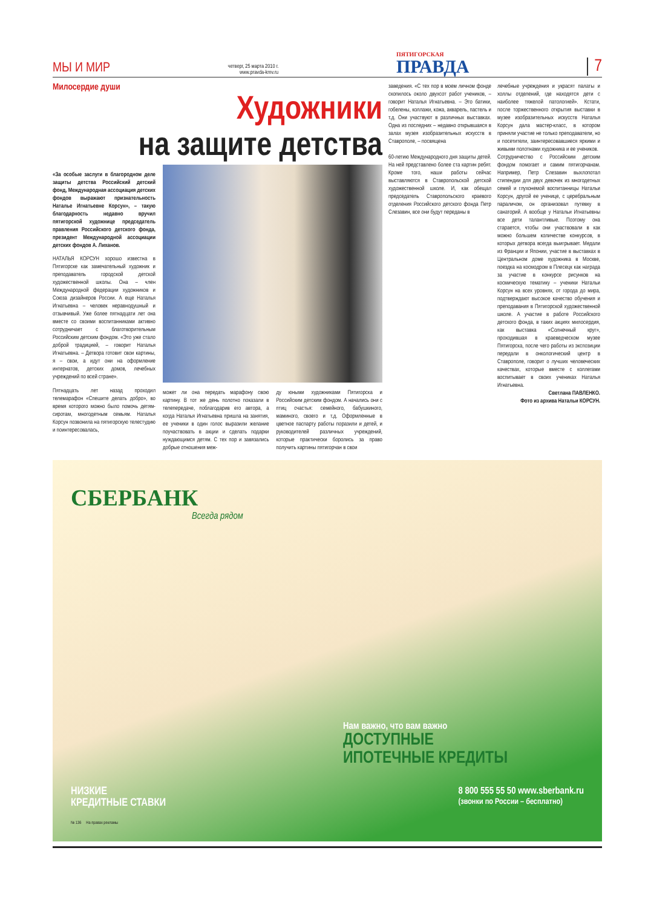МЫ И МИР
четверг, 25 марта 2010 г.
www.pravda-kmv.ru
ПЯТИГОРСКАЯ
ПРАВДА
7
Милосердие души
Художники
на защите детства
«За особые заслуги в благородном деле защиты детства Российский детский фонд, Международная ассоциация детских фондов выражают признательность Наталье Игнатьевне Корсун», – такую благодарность недавно вручил пятигорской художнице председатель правления Российского детского фонда, президент Международной ассоциации детских фондов А. Лиханов.
НАТАЛЬЯ КОРСУН хорошо известна в Пятигорске как замечательный художник и преподаватель городской детской художественной школы. Она – член Международной федерации художников и Союза дизайнеров России. А еще Наталья Игнатьевна – человек неравнодушный и отзывчивый. Уже более пятнадцати лет она вместе со своими воспитанниками активно сотрудничает с благотворительным Российским детским фондом. «Это уже стало доброй традицией, – говорит Наталья Игнатьевна. – Детвора готовит свои картины, я – свои, а идут они на оформление интернатов, детских домов, лечебных учреждений по всей стране».
Пятнадцать лет назад проходил телемарафон «Спешите делать добро», во время которого можно было помочь детям-сиротам, многодетным семьям. Наталья Корсун позвонила на пятигорскую телестудию и поинтересовалась,
может ли она передать марафону свою картину. В тот же день полотно показали в телепередаче, поблагодарив его автора, а когда Наталья Игнатьевна пришла на занятия, ее ученики в один голос выразили желание поучаствовать в акции и сделать подарки нуждающимся детям. С тех пор и завязались добрые отношения меж-
ду юными художниками Пятигорска и Российским детским фондом. А начались они с птиц счастья: семейного, бабушкиного, маминого, своего и т.д. Оформленные в цветное паспарту работы поразили и детей, и руководителей различных учреждений, которые практически боролись за право получить картины пятигорчан в свои
заведения. «С тех пор в моем личном фонде скопилось около двухсот работ учеников, – говорит Наталья Игнатьевна. – Это батики, гобелены, коллажи, кожа, акварель, пастель и т.д. Они участвуют в различных выставках. Одна из последних – недавно открывшаяся в залах музея изобразительных искусств в Ставрополе, – посвящена
60-летию Международного дня защиты детей. На ней представлено более ста картин ребят. Кроме того, наши работы сейчас выставляются в Ставропольской детской художественной школе. И, как обещал председатель Ставропольского краевого отделения Российского детского фонда Петр Слезавин, все они будут переданы в
лечебные учреждения и украсят палаты и холлы отделений, где находятся дети с наиболее тяжелой патологией». Кстати, после торжественного открытия выставки в музее изобразительных искусств Наталья Корсун дала мастер-класс, в котором приняли участие не только преподаватели, но и посетители, заинтересовавшиеся яркими и живыми полотнами художника и ее учеников.
Сотрудничество с Российским детским фондом помогает и самим пятигорчанам. Например, Петр Слезавин выхлопотал стипендии для двух девочек из многодетных семей и глухонемой воспитанницы Натальи Корсун, другой ее ученице, с церебральным параличом, он организовал путевку в санаторий. А вообще у Натальи Игнатьевны все дети талантливые. Поэтому она старается, чтобы они участвовали в как можно большем количестве конкурсов, в которых детвора всегда выигрывает. Медали из Франции и Японии, участие в выставках в Центральном доме художника в Москве, поездка на космодром в Плесецк как награда за участие в конкурсе рисунков на космическую тематику – ученики Натальи Корсун на всех уровнях, от города до мира, подтверждают высокое качество обучения и преподавания в Пятигорской художественной школе. А участие в работе Российского детского фонда, в таких акциях милосердия, как выставка «Солнечный круг», проходившая в краеведческом музее Пятигорска, после чего работы из экспозиции передали в онкологический центр в Ставрополе, говорит о лучших человеческих качествах, которые вместе с коллегами воспитывает в своих учениках Наталья Игнатьевна.
Светлана ПАВЛЕНКО.
Фото из архива Натальи КОРСУН.
СБЕРБАНК
Всегда рядом
Нам важно, что вам важно
ДОСТУПНЫЕ
ИПОТЕЧНЫЕ КРЕДИТЫ
НИЗКИЕ
КРЕДИТНЫЕ СТАВКИ
8 800 555 55 50 www.sberbank.ru
(звонки по России – бесплатно)
№ 136 На правах рекламы